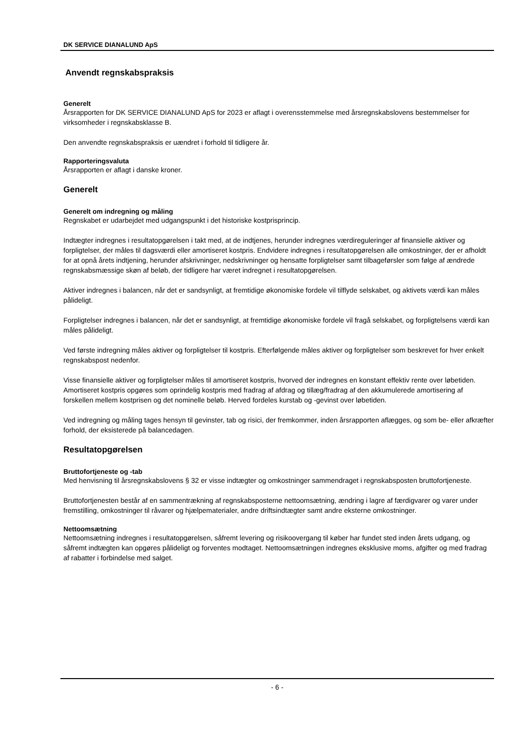DK SERVICE DIANALUND ApS
Anvendt regnskabspraksis
Generelt
Årsrapporten for DK SERVICE DIANALUND ApS for 2023 er aflagt i overensstemmelse med årsregnskabslovens bestemmelser for virksomheder i regnskabsklasse B.
Den anvendte regnskabspraksis er uændret i forhold til tidligere år.
Rapporteringsvaluta
Årsrapporten er aflagt i danske kroner.
Generelt
Generelt om indregning og måling
Regnskabet er udarbejdet med udgangspunkt i det historiske kostprisprincip.
Indtægter indregnes i resultatopgørelsen i takt med, at de indtjenes, herunder indregnes værdireguleringer af finansielle aktiver og forpligtelser, der måles til dagsværdi eller amortiseret kostpris. Endvidere indregnes i resultatopgørelsen alle omkostninger, der er afholdt for at opnå årets indtjening, herunder afskrivninger, nedskrivninger og hensatte forpligtelser samt tilbageførsler som følge af ændrede regnskabsmæssige skøn af beløb, der tidligere har været indregnet i resultatopgørelsen.
Aktiver indregnes i balancen, når det er sandsynligt, at fremtidige økonomiske fordele vil tilflyde selskabet, og aktivets værdi kan måles pålideligt.
Forpligtelser indregnes i balancen, når det er sandsynligt, at fremtidige økonomiske fordele vil fragå selskabet, og forpligtelsens værdi kan måles pålideligt.
Ved første indregning måles aktiver og forpligtelser til kostpris. Efterfølgende måles aktiver og forpligtelser som beskrevet for hver enkelt regnskabspost nedenfor.
Visse finansielle aktiver og forpligtelser måles til amortiseret kostpris, hvorved der indregnes en konstant effektiv rente over løbetiden. Amortiseret kostpris opgøres som oprindelig kostpris med fradrag af afdrag og tillæg/fradrag af den akkumulerede amortisering af forskellen mellem kostprisen og det nominelle beløb. Herved fordeles kurstab og -gevinst over løbetiden.
Ved indregning og måling tages hensyn til gevinster, tab og risici, der fremkommer, inden årsrapporten aflægges, og som be- eller afkræfter forhold, der eksisterede på balancedagen.
Resultatopgørelsen
Bruttofortjeneste og -tab
Med henvisning til årsregnskabslovens § 32 er visse indtægter og omkostninger sammendraget i regnskabsposten bruttofortjeneste.
Bruttofortjenesten består af en sammentrækning af regnskabsposterne nettoomsætning, ændring i lagre af færdigvarer og varer under fremstilling, omkostninger til råvarer og hjælpematerialer, andre driftsindtægter samt andre eksterne omkostninger.
Nettoomsætning
Nettoomsætning indregnes i resultatopgørelsen, såfremt levering og risikoovergang til køber har fundet sted inden årets udgang, og såfremt indtægten kan opgøres pålideligt og forventes modtaget. Nettoomsætningen indregnes eksklusive moms, afgifter og med fradrag af rabatter i forbindelse med salget.
- 6 -